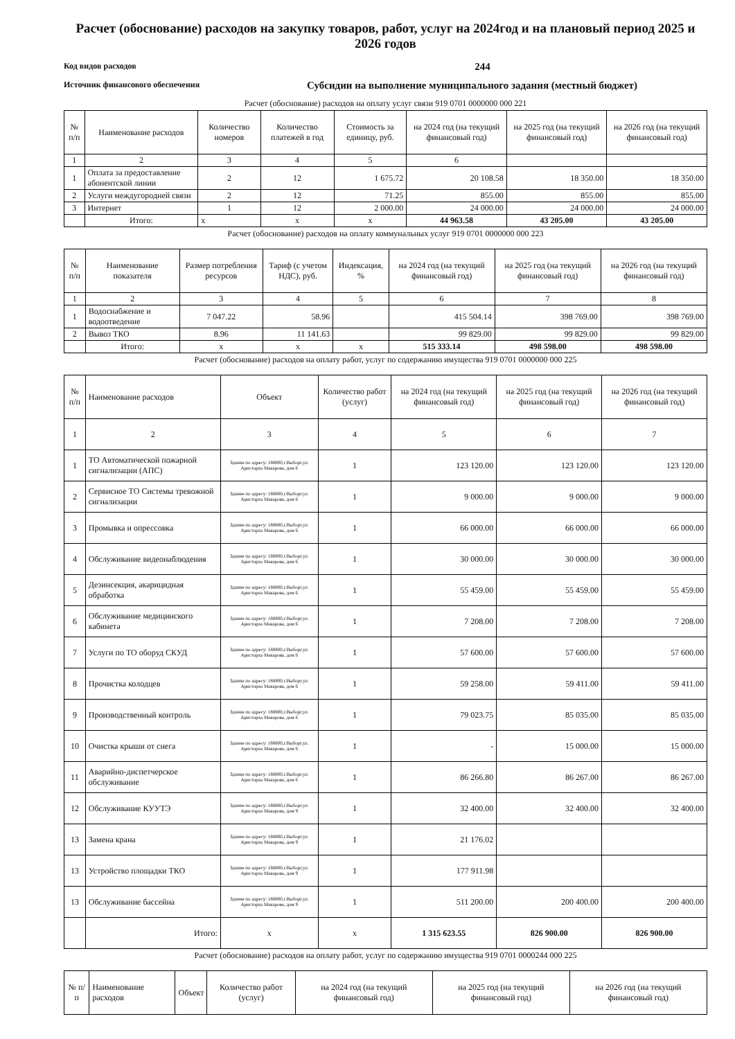Расчет (обоснование) расходов на закупку товаров, работ, услуг на 2024год и на плановый период 2025 и 2026 годов
Код видов расходов
244
Источник финансового обеспечения
Субсидии на выполнение муниципального задания (местный бюджет)
Расчет (обоснование) расходов на оплату услуг связи 919 0701 0000000 000 221
| № п/п | Наименование расходов | Количество номеров | Количество платежей в год | Стоимость за единицу, руб. | на 2024 год (на текущий финансовый год) | на 2025 год (на текущий финансовый год) | на 2026 год (на текущий финансовый год) |
| --- | --- | --- | --- | --- | --- | --- | --- |
| 1 | 2 | 3 | 4 | 5 | 6 | | |
| 1 | Оплата за предоставление абонентской линии | 2 | 12 | 1 675.72 | 20 108.58 | 18 350.00 | 18 350.00 |
| 2 | Услуги междугородней связи | 2 | 12 | 71.25 | 855.00 | 855.00 | 855.00 |
| 3 | Интернет | 1 | 12 | 2 000.00 | 24 000.00 | 24 000.00 | 24 000.00 |
| | Итого: | x | x | x | 44 963.58 | 43 205.00 | 43 205.00 |
Расчет (обоснование) расходов на оплату коммунальных услуг 919 0701 0000000 000 223
| № п/п | Наименование показателя | Размер потребления ресурсов | Тариф (с учетом НДС), руб. | Индексация, % | на 2024 год (на текущий финансовый год) | на 2025 год (на текущий финансовый год) | на 2026 год (на текущий финансовый год) |
| --- | --- | --- | --- | --- | --- | --- | --- |
| 1 | 2 | 3 | 4 | 5 | 6 | 7 | 8 |
| 1 | Водоснабжение и водоотведение | 7 047.22 | 58.96 | | 415 504.14 | 398 769.00 | 398 769.00 |
| 2 | Вывоз ТКО | 8.96 | 11 141.63 | | 99 829.00 | 99 829.00 | 99 829.00 |
| | Итого: | x | x | x | 515 333.14 | 498 598.00 | 498 598.00 |
Расчет (обоснование) расходов на оплату работ, услуг по содержанию имущества 919 0701 0000000 000 225
| № п/п | Наименование расходов | Объект | Количество работ (услуг) | на 2024 год (на текущий финансовый год) | на 2025 год (на текущий финансовый год) | на 2026 год (на текущий финансовый год) |
| --- | --- | --- | --- | --- | --- | --- |
| 1 | 2 | 3 | 4 | 5 | 6 | 7 |
| 1 | ТО Автоматической пожарной сигнализации (АПС) | Здание по адресу: 188800,г.Выборг,ул. Аристарха Макарова, дом 6 | 1 | 123 120.00 | 123 120.00 | 123 120.00 |
| 2 | Сервисное ТО Системы тревожной сигнализации | Здание по адресу: 188800,г.Выборг,ул. Аристарха Макарова, дом 6 | 1 | 9 000.00 | 9 000.00 | 9 000.00 |
| 3 | Промывка и опрессовка | Здание по адресу: 188800,г.Выборг,ул. Аристарха Макарова, дом 6 | 1 | 66 000.00 | 66 000.00 | 66 000.00 |
| 4 | Обслуживание видеонаблюдения | Здание по адресу: 188800,г.Выборг,ул. Аристарха Макарова, дом 6 | 1 | 30 000.00 | 30 000.00 | 30 000.00 |
| 5 | Дезинсекция, акарицидная обработка | Здание по адресу: 188800,г.Выборг,ул. Аристарха Макарова, дом 6 | 1 | 55 459.00 | 55 459.00 | 55 459.00 |
| 6 | Обслуживание медицинского кабинета | Здание по адресу: 188800,г.Выборг,ул. Аристарха Макарова, дом 6 | 1 | 7 208.00 | 7 208.00 | 7 208.00 |
| 7 | Услуги по ТО оборуд СКУД | Здание по адресу: 188800,г.Выборг,ул. Аристарха Макарова, дом 6 | 1 | 57 600.00 | 57 600.00 | 57 600.00 |
| 8 | Прочистка колодцев | Здание по адресу: 188800,г.Выборг,ул. Аристарха Макарова, дом 6 | 1 | 59 258.00 | 59 411.00 | 59 411.00 |
| 9 | Производственный контроль | Здание по адресу: 188800,г.Выборг,ул. Аристарха Макарова, дом 6 | 1 | 79 023.75 | 85 035.00 | 85 035.00 |
| 10 | Очистка крыши от снега | Здание по адресу: 188800,г.Выборг,ул. Аристарха Макарова, дом 6 | 1 | - | 15 000.00 | 15 000.00 |
| 11 | Аварийно-диспетчерское обслуживание | Здание по адресу: 188800,г.Выборг,ул. Аристарха Макарова, дом 6 | 1 | 86 266.80 | 86 267.00 | 86 267.00 |
| 12 | Обслуживание КУУТЭ | Здание по адресу: 188800,г.Выборг,ул. Аристарха Макарова, дом 9 | 1 | 32 400.00 | 32 400.00 | 32 400.00 |
| 13 | Замена крана | Здание по адресу: 188800,г.Выборг,ул. Аристарха Макарова, дом 9 | 1 | 21 176.02 | | |
| 13 | Устройство площадки ТКО | Здание по адресу: 188800,г.Выборг,ул. Аристарха Макарова, дом 9 | 1 | 177 911.98 | | |
| 13 | Обслуживание бассейна | Здание по адресу: 188800,г.Выборг,ул. Аристарха Макарова, дом 9 | 1 | 511 200.00 | 200 400.00 | 200 400.00 |
| | Итого: | x | x | 1 315 623.55 | 826 900.00 | 826 900.00 |
Расчет (обоснование) расходов на оплату работ, услуг по содержанию имущества 919 0701 0000244 000 225
| № п/п | Наименование расходов | Объект | Количество работ (услуг) | на 2024 год (на текущий финансовый год) | на 2025 год (на текущий финансовый год) | на 2026 год (на текущий финансовый год) |
| --- | --- | --- | --- | --- | --- | --- |